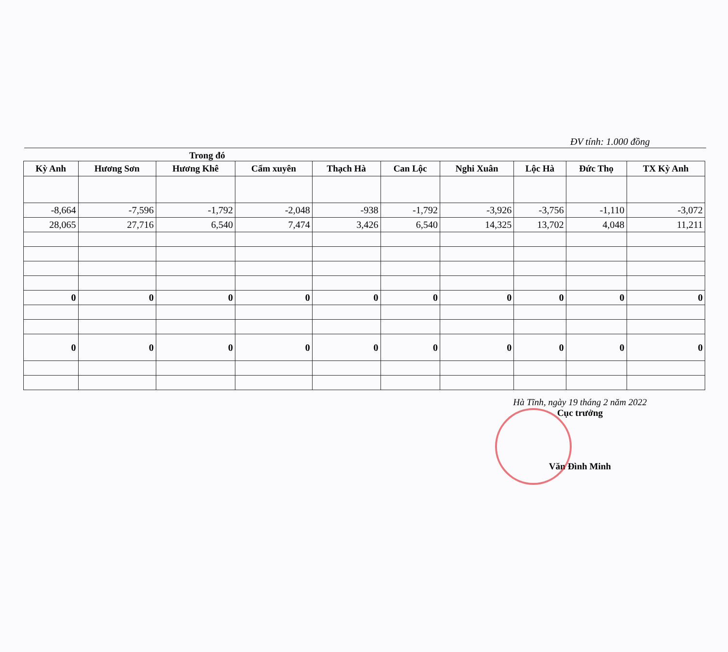ĐV tính: 1.000 đồng
Trong đó
| Kỳ Anh | Hương Sơn | Hương Khê | Cẩm xuyên | Thạch Hà | Can Lộc | Nghi Xuân | Lộc Hà | Đức Thọ | TX Kỳ Anh |
| --- | --- | --- | --- | --- | --- | --- | --- | --- | --- |
| -8,664 | -7,596 | -1,792 | -2,048 | -938 | -1,792 | -3,926 | -3,756 | -1,110 | -3,072 |
| 28,065 | 27,716 | 6,540 | 7,474 | 3,426 | 6,540 | 14,325 | 13,702 | 4,048 | 11,211 |
| 0 | 0 | 0 | 0 | 0 | 0 | 0 | 0 | 0 | 0 |
| 0 | 0 | 0 | 0 | 0 | 0 | 0 | 0 | 0 | 0 |
Hà Tĩnh, ngày 19 tháng 2 năm 2022
Cục trưởng
Văn Đình Minh